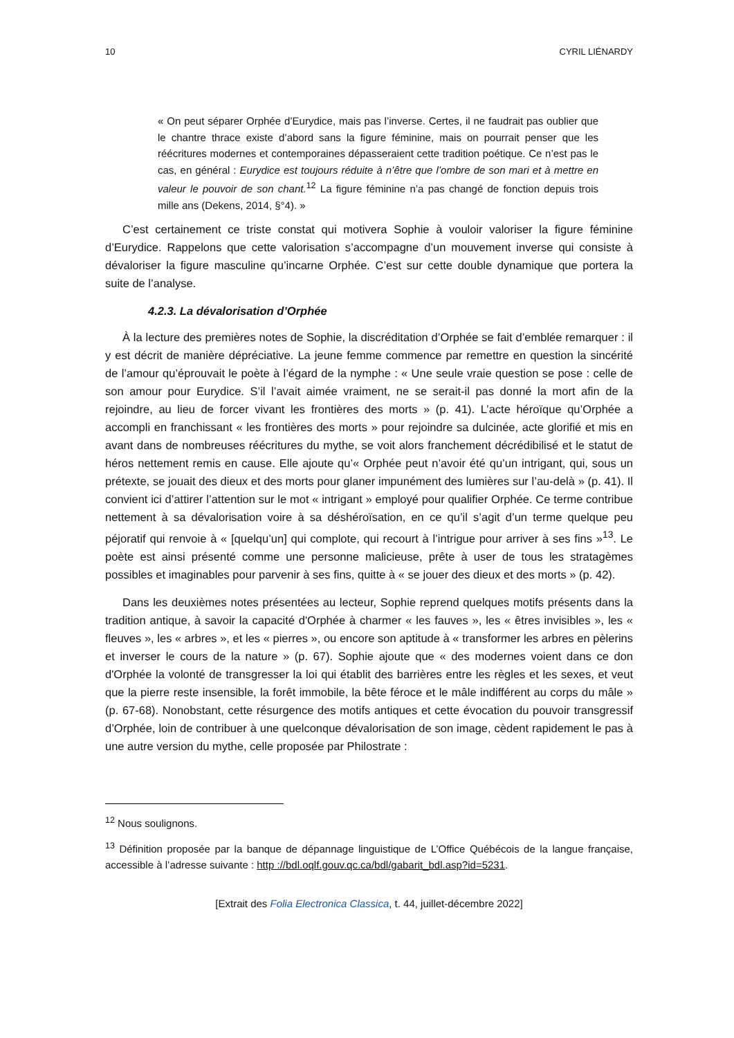10 CYRIL LIÉNARDY
« On peut séparer Orphée d’Eurydice, mais pas l’inverse. Certes, il ne faudrait pas oublier que le chantre thrace existe d’abord sans la figure féminine, mais on pourrait penser que les réécritures modernes et contemporaines dépasseraient cette tradition poétique. Ce n’est pas le cas, en général : Eurydice est toujours réduite à n’être que l’ombre de son mari et à mettre en valeur le pouvoir de son chant.<sup>12</sup> La figure féminine n’a pas changé de fonction depuis trois mille ans (Dekens, 2014, §°4). »
C’est certainement ce triste constat qui motivera Sophie à vouloir valoriser la figure féminine d’Eurydice. Rappelons que cette valorisation s’accompagne d’un mouvement inverse qui consiste à dévaloriser la figure masculine qu’incarne Orphée. C’est sur cette double dynamique que portera la suite de l’analyse.
4.2.3. La dévalorisation d’Orphée
À la lecture des premières notes de Sophie, la discréditation d’Orphée se fait d’emblée remarquer : il y est décrit de manière dépréciative. La jeune femme commence par remettre en question la sincérité de l’amour qu’éprouvait le poète à l’égard de la nymphe : « Une seule vraie question se pose : celle de son amour pour Eurydice. S’il l’avait aimée vraiment, ne se serait-il pas donné la mort afin de la rejoindre, au lieu de forcer vivant les frontières des morts » (p. 41). L’acte héroïque qu’Orphée a accompli en franchissant « les frontières des morts » pour rejoindre sa dulcinée, acte glorifié et mis en avant dans de nombreuses réécritures du mythe, se voit alors franchement décrédibilisé et le statut de héros nettement remis en cause. Elle ajoute qu’« Orphée peut n’avoir été qu’un intrigant, qui, sous un prétexte, se jouait des dieux et des morts pour glaner impunément des lumières sur l’au-delà » (p. 41). Il convient ici d’attirer l’attention sur le mot « intrigant » employé pour qualifier Orphée. Ce terme contribue nettement à sa dévalorisation voire à sa déshéroïsation, en ce qu’il s’agit d’un terme quelque peu péjoratif qui renvoie à « [quelqu’un] qui complote, qui recourt à l’intrigue pour arriver à ses fins »<sup>13</sup>. Le poète est ainsi présenté comme une personne malicieuse, prête à user de tous les stratagèmes possibles et imaginables pour parvenir à ses fins, quitte à « se jouer des dieux et des morts » (p. 42).
Dans les deuxièmes notes présentées au lecteur, Sophie reprend quelques motifs présents dans la tradition antique, à savoir la capacité d'Orphée à charmer « les fauves », les « êtres invisibles », les « fleuves », les « arbres », et les « pierres », ou encore son aptitude à « transformer les arbres en pèlerins et inverser le cours de la nature » (p. 67). Sophie ajoute que « des modernes voient dans ce don d'Orphée la volonté de transgresser la loi qui établit des barrières entre les règles et les sexes, et veut que la pierre reste insensible, la forêt immobile, la bête féroce et le mâle indifférent au corps du mâle » (p. 67-68). Nonobstant, cette résurgence des motifs antiques et cette évocation du pouvoir transgressif d’Orphée, loin de contribuer à une quelconque dévalorisation de son image, cèdent rapidement le pas à une autre version du mythe, celle proposée par Philostrate :
<sup>12</sup> Nous soulignons.
<sup>13</sup> Définition proposée par la banque de dépannage linguistique de L’Office Québécois de la langue française, accessible à l’adresse suivante : http ://bdl.oqlf.gouv.qc.ca/bdl/gabarit_bdl.asp?id=5231.
[Extrait des Folia Electronica Classica, t. 44, juillet-décembre 2022]